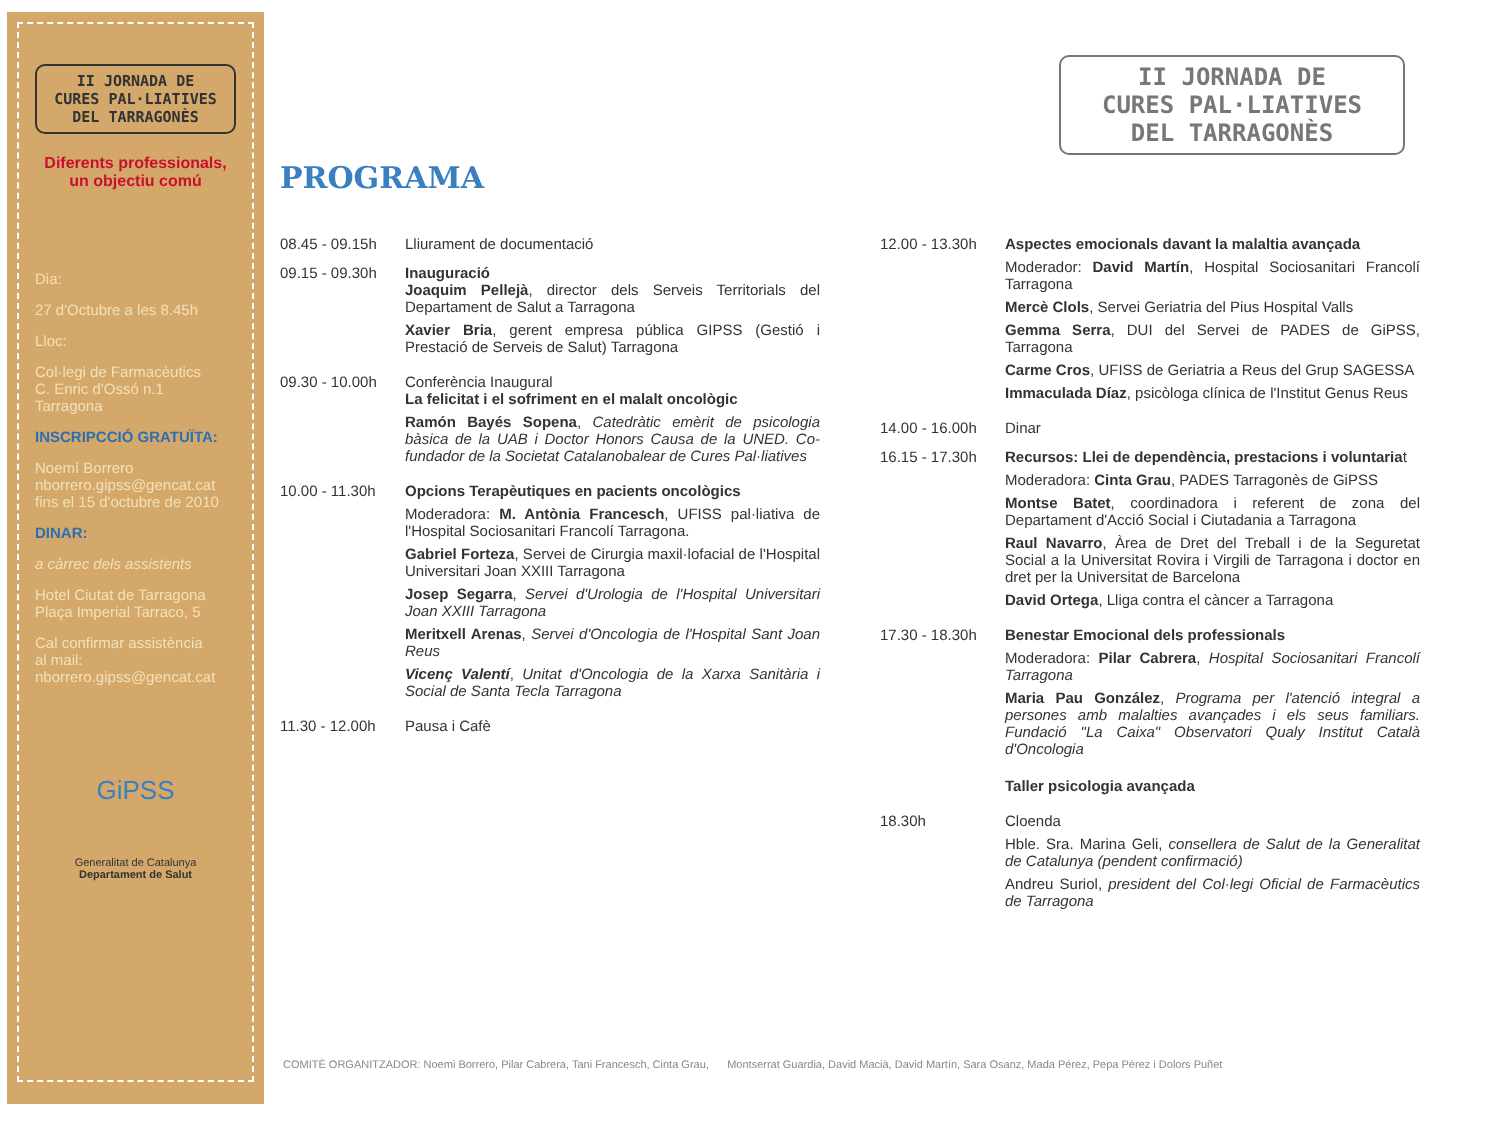II JORNADA DE
CURES PAL·LIATIVES
DEL TARRAGONÈS
Diferents professionals,
un objectiu comú
Dia:
27 d'Octubre a les 8.45h
Lloc:
Col·legi de Farmacèutics
C. Enric d'Ossó n.1
Tarragona
INSCRIPCCIÓ GRATUÏTA:
Noemí Borrero
nborrero.gipss@gencat.cat
fins el 15 d'octubre de 2010
DINAR:
a càrrec dels assistents
Hotel Ciutat de Tarragona
Plaça Imperial Tarraco, 5
Cal confirmar assistència
al mail:
nborrero.gipss@gencat.cat
GiPSS
Generalitat de Catalunya
Departament de Salut
II JORNADA DE
CURES PAL·LIATIVES
DEL TARRAGONÈS
PROGRAMA
08.45 - 09.15h
Lliurament de documentació
09.15 - 09.30h
Inauguració
Joaquim Pellejà, director dels Serveis Territorials del Departament de Salut a Tarragona
Xavier Bria, gerent empresa pública GIPSS (Gestió i Prestació de Serveis de Salut) Tarragona
09.30 - 10.00h
Conferència Inaugural
La felicitat i el sofriment en el malalt oncològic
Ramón Bayés Sopena, Catedràtic emèrit de psicologia bàsica de la UAB i Doctor Honors Causa de la UNED. Co-fundador de la Societat Catalanobalear de Cures Pal·liatives
10.00 - 11.30h
Opcions Terapèutiques en pacients oncològics
Moderadora: M. Antònia Francesch, UFISS pal·liativa de l'Hospital Sociosanitari Francolí Tarragona.
Gabriel Forteza, Servei de Cirurgia maxil·lofacial de l'Hospital Universitari Joan XXIII Tarragona
Josep Segarra, Servei d'Urologia de l'Hospital Universitari Joan XXIII Tarragona
Meritxell Arenas, Servei d'Oncologia de l'Hospital Sant Joan Reus
Vicenç Valentí, Unitat d'Oncologia de la Xarxa Sanitària i Social de Santa Tecla Tarragona
11.30 - 12.00h
Pausa i Cafè
12.00 - 13.30h
Aspectes emocionals davant la malaltia avançada
Moderador: David Martín, Hospital Sociosanitari Francolí Tarragona
Mercè Clols, Servei Geriatria del Pius Hospital Valls
Gemma Serra, DUI del Servei de PADES de GiPSS, Tarragona
Carme Cros, UFISS de Geriatria a Reus del Grup SAGESSA
Immaculada Díaz, psicòloga clínica de l'Institut Genus Reus
14.00 - 16.00h
Dinar
16.15 - 17.30h
Recursos: Llei de dependència, prestacions i voluntariat
Moderadora: Cinta Grau, PADES Tarragonès de GiPSS
Montse Batet, coordinadora i referent de zona del Departament d'Acció Social i Ciutadania a Tarragona
Raul Navarro, Àrea de Dret del Treball i de la Seguretat Social a la Universitat Rovira i Virgili de Tarragona i doctor en dret per la Universitat de Barcelona
David Ortega, Lliga contra el càncer a Tarragona
17.30 - 18.30h
Benestar Emocional dels professionals
Moderadora: Pilar Cabrera, Hospital Sociosanitari Francolí Tarragona
Maria Pau González, Programa per l'atenció integral a persones amb malalties avançades i els seus familiars. Fundació "La Caixa" Observatori Qualy Institut Català d'Oncologia
Taller psicologia avançada
18.30h Cloenda
Hble. Sra. Marina Geli, consellera de Salut de la Generalitat de Catalunya (pendent confirmació)
Andreu Suriol, president del Col·legi Oficial de Farmacèutics de Tarragona
COMITÈ ORGANITZADOR: Noemi Borrero, Pilar Cabrera, Tani Francesch, Cinta Grau, Montserrat Guardia, David Macià, David Martín, Sara Osanz, Mada Pérez, Pepa Pérez i Dolors Puñet